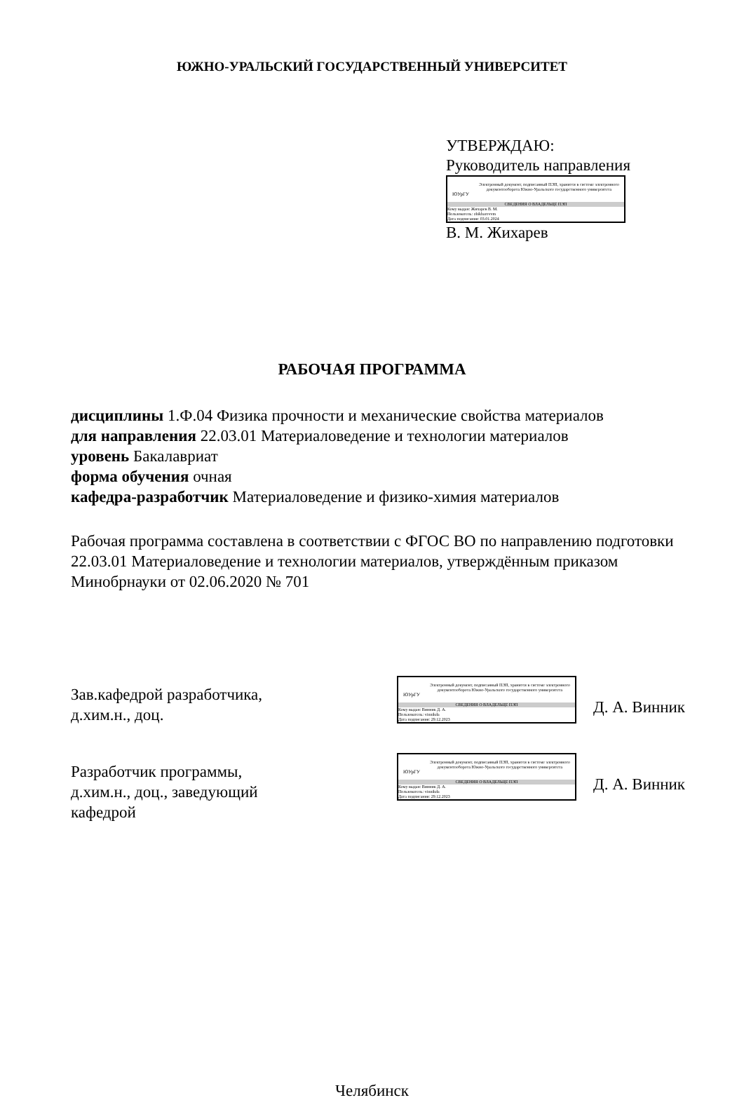ЮЖНО-УРАЛЬСКИЙ ГОСУДАРСТВЕННЫЙ УНИВЕРСИТЕТ
УТВЕРЖДАЮ:
Руководитель направления
ЮУрГУ
Электронный документ, подписанный ПЭП, хранится в системе электронного документооборота Южно-Уральского государственного университета
СВЕДЕНИЯ О ВЛАДЕЛЬЦЕ ПЭП
Кому выдан: Жихарев В. М.
Пользователь: zhikharevvm
Дата подписания: 03.01.2024
В. М. Жихарев
РАБОЧАЯ ПРОГРАММА
дисциплины 1.Ф.04 Физика прочности и механические свойства материалов
для направления 22.03.01 Материаловедение и технологии материалов
уровень Бакалавриат
форма обучения очная
кафедра-разработчик Материаловедение и физико-химия материалов
Рабочая программа составлена в соответствии с ФГОС ВО по направлению подготовки 22.03.01 Материаловедение и технологии материалов, утверждённым приказом Минобрнауки от 02.06.2020 № 701
Зав.кафедрой разработчика,
д.хим.н., доц.
ЮУрГУ
Электронный документ, подписанный ПЭП, хранится в системе электронного документооборота Южно-Уральского государственного университета
СВЕДЕНИЯ О ВЛАДЕЛЬЦЕ ПЭП
Кому выдан: Винник Д. А.
Пользователь: vinnikda
Дата подписания: 29.12.2023
Д. А. Винник
Разработчик программы,
д.хим.н., доц., заведующий
кафедрой
ЮУрГУ
Электронный документ, подписанный ПЭП, хранится в системе электронного документооборота Южно-Уральского государственного университета
СВЕДЕНИЯ О ВЛАДЕЛЬЦЕ ПЭП
Кому выдан: Винник Д. А.
Пользователь: vinnikda
Дата подписания: 29.12.2023
Д. А. Винник
Челябинск